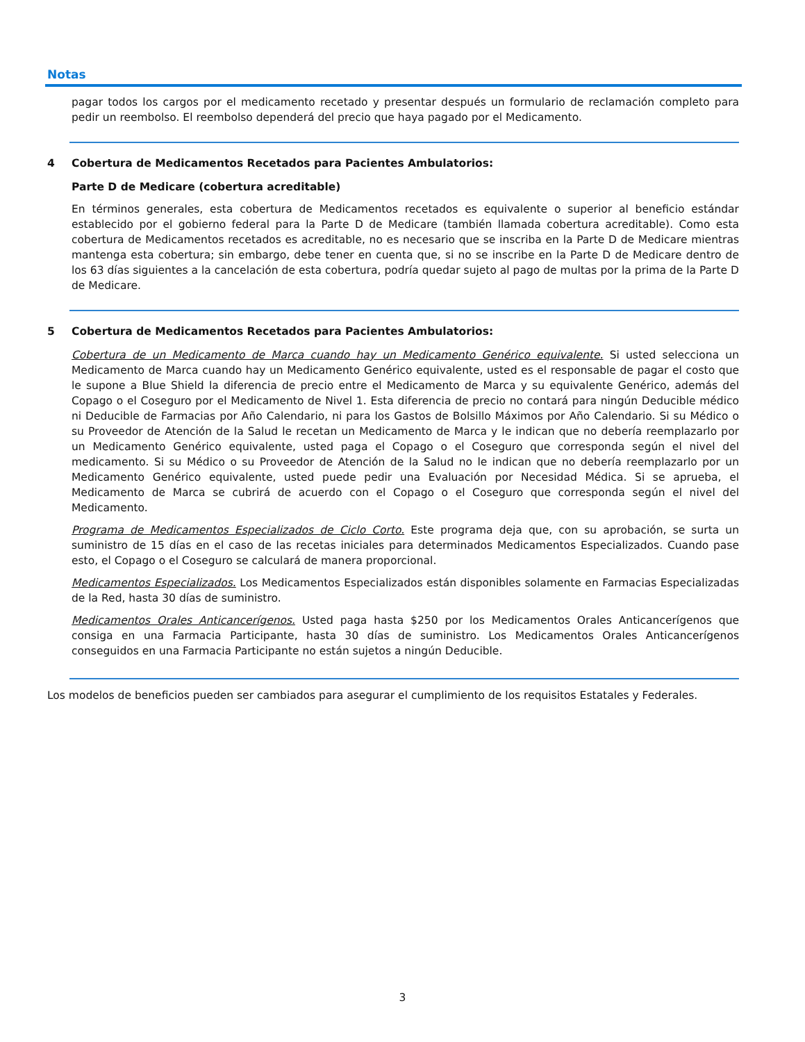Notas
pagar todos los cargos por el medicamento recetado y presentar después un formulario de reclamación completo para pedir un reembolso. El reembolso dependerá del precio que haya pagado por el Medicamento.
4 Cobertura de Medicamentos Recetados para Pacientes Ambulatorios:
Parte D de Medicare (cobertura acreditable)
En términos generales, esta cobertura de Medicamentos recetados es equivalente o superior al beneficio estándar establecido por el gobierno federal para la Parte D de Medicare (también llamada cobertura acreditable). Como esta cobertura de Medicamentos recetados es acreditable, no es necesario que se inscriba en la Parte D de Medicare mientras mantenga esta cobertura; sin embargo, debe tener en cuenta que, si no se inscribe en la Parte D de Medicare dentro de los 63 días siguientes a la cancelación de esta cobertura, podría quedar sujeto al pago de multas por la prima de la Parte D de Medicare.
5 Cobertura de Medicamentos Recetados para Pacientes Ambulatorios:
Cobertura de un Medicamento de Marca cuando hay un Medicamento Genérico equivalente. Si usted selecciona un Medicamento de Marca cuando hay un Medicamento Genérico equivalente, usted es el responsable de pagar el costo que le supone a Blue Shield la diferencia de precio entre el Medicamento de Marca y su equivalente Genérico, además del Copago o el Coseguro por el Medicamento de Nivel 1. Esta diferencia de precio no contará para ningún Deducible médico ni Deducible de Farmacias por Año Calendario, ni para los Gastos de Bolsillo Máximos por Año Calendario. Si su Médico o su Proveedor de Atención de la Salud le recetan un Medicamento de Marca y le indican que no debería reemplazarlo por un Medicamento Genérico equivalente, usted paga el Copago o el Coseguro que corresponda según el nivel del medicamento. Si su Médico o su Proveedor de Atención de la Salud no le indican que no debería reemplazarlo por un Medicamento Genérico equivalente, usted puede pedir una Evaluación por Necesidad Médica. Si se aprueba, el Medicamento de Marca se cubrirá de acuerdo con el Copago o el Coseguro que corresponda según el nivel del Medicamento.
Programa de Medicamentos Especializados de Ciclo Corto. Este programa deja que, con su aprobación, se surta un suministro de 15 días en el caso de las recetas iniciales para determinados Medicamentos Especializados. Cuando pase esto, el Copago o el Coseguro se calculará de manera proporcional.
Medicamentos Especializados. Los Medicamentos Especializados están disponibles solamente en Farmacias Especializadas de la Red, hasta 30 días de suministro.
Medicamentos Orales Anticancerígenos. Usted paga hasta $250 por los Medicamentos Orales Anticancerígenos que consiga en una Farmacia Participante, hasta 30 días de suministro. Los Medicamentos Orales Anticancerígenos conseguidos en una Farmacia Participante no están sujetos a ningún Deducible.
Los modelos de beneficios pueden ser cambiados para asegurar el cumplimiento de los requisitos Estatales y Federales.
3